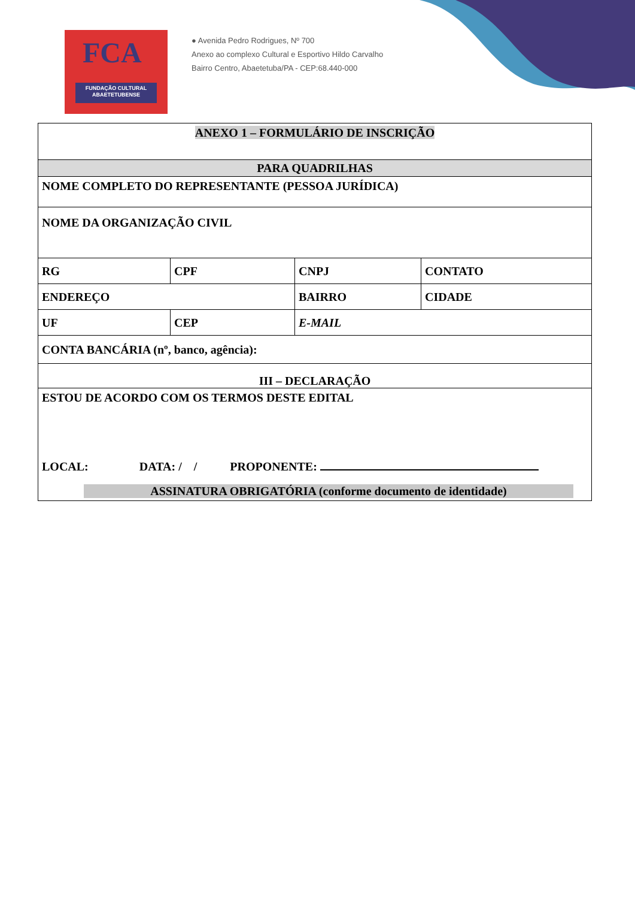FCA
FUNDAÇÃO CULTURAL
ABAETETUBENSE
● Avenida Pedro Rodrigues, Nº 700
Anexo ao complexo Cultural e Esportivo Hildo Carvalho
Bairro Centro, Abaetetuba/PA - CEP:68.440-000
| ANEXO 1 – FORMULÁRIO DE INSCRIÇÃO | | | |
| PARA QUADRILHAS | | | |
| NOME COMPLETO DO REPRESENTANTE (PESSOA JURÍDICA) | | | |
| NOME DA ORGANIZAÇÃO CIVIL | | | |
| RG | CPF | CNPJ | CONTATO |
| ENDEREÇO | | BAIRRO | CIDADE |
| UF | CEP | E-MAIL | |
| CONTA BANCÁRIA (nº, banco, agência): | | | |
| III – DECLARAÇÃO | | | |
| ESTOU DE ACORDO COM OS TERMOS DESTE EDITAL LOCAL: DATA: / / PROPONENTE: ASSINATURA OBRIGATÓRIA (conforme documento de identidade) | | | |